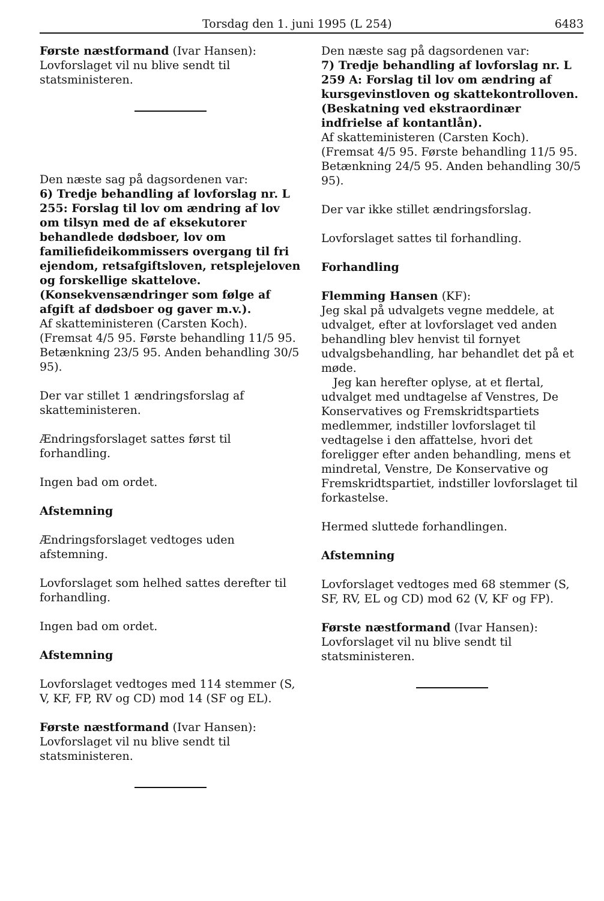Torsdag den 1. juni 1995 (L 254) 6483
Første næstformand (Ivar Hansen):
Lovforslaget vil nu blive sendt til statsministeren.
Den næste sag på dagsordenen var:
6) Tredje behandling af lovforslag nr. L 255: Forslag til lov om ændring af lov om tilsyn med de af eksekutorer behandlede dødsboer, lov om familiefideikommissers overgang til fri ejendom, retsafgiftsloven, retsplejeloven og forskellige skattelove. (Konsekvensændringer som følge af afgift af dødsboer og gaver m.v.).
Af skatteministeren (Carsten Koch).
(Fremsat 4/5 95. Første behandling 11/5 95. Betænkning 23/5 95. Anden behandling 30/5 95).
Der var stillet 1 ændringsforslag af skatteministeren.
Ændringsforslaget sattes først til forhandling.
Ingen bad om ordet.
Afstemning
Ændringsforslaget vedtoges uden afstemning.
Lovforslaget som helhed sattes derefter til forhandling.
Ingen bad om ordet.
Afstemning
Lovforslaget vedtoges med 114 stemmer (S, V, KF, FP, RV og CD) mod 14 (SF og EL).
Første næstformand (Ivar Hansen):
Lovforslaget vil nu blive sendt til statsministeren.
Den næste sag på dagsordenen var:
7) Tredje behandling af lovforslag nr. L 259 A: Forslag til lov om ændring af kursgevinstloven og skattekontrolloven. (Beskatning ved ekstraordinær indfrielse af kontantlån).
Af skatteministeren (Carsten Koch).
(Fremsat 4/5 95. Første behandling 11/5 95. Betænkning 24/5 95. Anden behandling 30/5 95).
Der var ikke stillet ændringsforslag.
Lovforslaget sattes til forhandling.
Forhandling
Flemming Hansen (KF):
Jeg skal på udvalgets vegne meddele, at udvalget, efter at lovforslaget ved anden behandling blev henvist til fornyet udvalgsbehandling, har behandlet det på et møde.
Jeg kan herefter oplyse, at et flertal, udvalget med undtagelse af Venstres, De Konservatives og Fremskridtspartiets medlemmer, indstiller lovforslaget til vedtagelse i den affattelse, hvori det foreligger efter anden behandling, mens et mindretal, Venstre, De Konservative og Fremskridtspartiet, indstiller lovforslaget til forkastelse.
Hermed sluttede forhandlingen.
Afstemning
Lovforslaget vedtoges med 68 stemmer (S, SF, RV, EL og CD) mod 62 (V, KF og FP).
Første næstformand (Ivar Hansen):
Lovforslaget vil nu blive sendt til statsministeren.